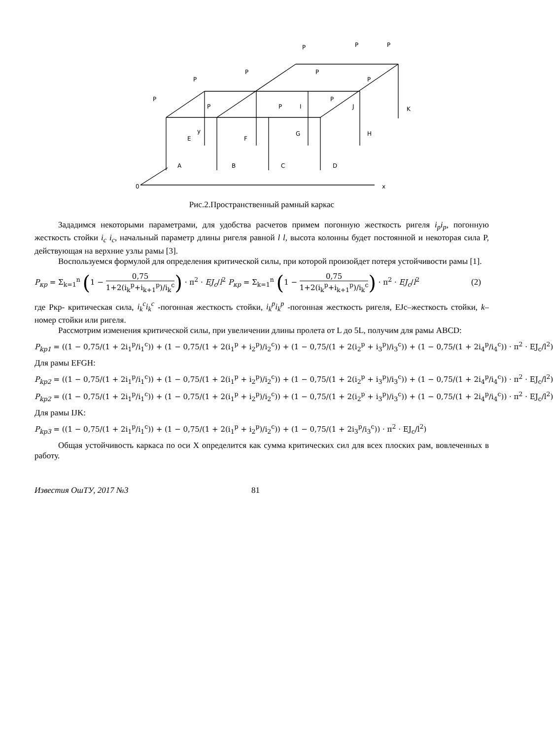0
x
A
B
C
D
E
F
G
H
I
J
K
y
P
P
P
P
P
P
P
P
P
P
P
Рис.2.Пространственный рамный каркас
Зададимся некоторыми параметрами, для удобства расчетов примем погонную жесткость ригеля i<sub>p</sub>i<sub>p</sub>, погонную жесткость стойки i<sub>c</sub> i<sub>c</sub>, начальный параметр длины ригеля равной l l, высота колонны будет постоянной и некоторая сила P, действующая на верхние узлы рамы [3].
Воспользуемся формулой для определения критической силы, при которой произойдет потеря устойчивости рамы [1].
P<sub>кр</sub> = Σ<sub>k=1</sub><sup>n</sup> (1 − 0,75 1+2(i<sub>k</sub><sup>p</sup>+i<sub>k+1</sub><sup>p</sup>)/i<sub>k</sub><sup>c</sup>) · π<sup>2</sup> · EJ<sub>c</sub>/l<sup>2</sup> P<sub>кр</sub> = Σ<sub>k=1</sub><sup>n</sup> (1 − 0,75 1+2(i<sub>k</sub><sup>p</sup>+i<sub>k+1</sub><sup>p</sup>)/i<sub>k</sub><sup>c</sup>) · π<sup>2</sup> · EJ<sub>c</sub>/l<sup>2</sup> (2)
где Ркр- критическая сила, i<sub>k</sub><sup>c</sup>i<sub>k</sub><sup>c</sup> -погонная жесткость стойки, i<sub>k</sub><sup>p</sup>i<sub>k</sub><sup>p</sup> -погонная жесткость ригеля, EJc–жесткость стойки, k– номер стойки или ригеля.
Рассмотрим изменения критической силы, при увеличении длины пролета от L до 5L, получим для рамы ABCD:
P<sub>kp1</sub> = ((1 − 0,75/(1 + 2i<sub>1</sub><sup>p</sup>/i<sub>1</sub><sup>c</sup>)) + (1 − 0,75/(1 + 2(i<sub>1</sub><sup>p</sup> + i<sub>2</sub><sup>p</sup>)/i<sub>2</sub><sup>c</sup>)) + (1 − 0,75/(1 + 2(i<sub>2</sub><sup>p</sup> + i<sub>3</sub><sup>p</sup>)/i<sub>3</sub><sup>c</sup>)) + (1 − 0,75/(1 + 2i<sub>4</sub><sup>p</sup>/i<sub>4</sub><sup>c</sup>)) · π<sup>2</sup> · EJ<sub>c</sub>/l<sup>2</sup>)
Для рамы EFGH:
P<sub>kp2</sub> = ((1 − 0,75/(1 + 2i<sub>1</sub><sup>p</sup>/i<sub>1</sub><sup>c</sup>)) + (1 − 0,75/(1 + 2(i<sub>1</sub><sup>p</sup> + i<sub>2</sub><sup>p</sup>)/i<sub>2</sub><sup>c</sup>)) + (1 − 0,75/(1 + 2(i<sub>2</sub><sup>p</sup> + i<sub>3</sub><sup>p</sup>)/i<sub>3</sub><sup>c</sup>)) + (1 − 0,75/(1 + 2i<sub>4</sub><sup>p</sup>/i<sub>4</sub><sup>c</sup>)) · π<sup>2</sup> · EJ<sub>c</sub>/l<sup>2</sup>)
P<sub>kp2</sub> = ((1 − 0,75/(1 + 2i<sub>1</sub><sup>p</sup>/i<sub>1</sub><sup>c</sup>)) + (1 − 0,75/(1 + 2(i<sub>1</sub><sup>p</sup> + i<sub>2</sub><sup>p</sup>)/i<sub>2</sub><sup>c</sup>)) + (1 − 0,75/(1 + 2(i<sub>2</sub><sup>p</sup> + i<sub>3</sub><sup>p</sup>)/i<sub>3</sub><sup>c</sup>)) + (1 − 0,75/(1 + 2i<sub>4</sub><sup>p</sup>/i<sub>4</sub><sup>c</sup>)) · π<sup>2</sup> · EJ<sub>c</sub>/l<sup>2</sup>)
Для рамы IJK:
P<sub>kp3</sub> = ((1 − 0,75/(1 + 2i<sub>1</sub><sup>p</sup>/i<sub>1</sub><sup>c</sup>)) + (1 − 0,75/(1 + 2(i<sub>1</sub><sup>p</sup> + i<sub>2</sub><sup>p</sup>)/i<sub>2</sub><sup>c</sup>)) + (1 − 0,75/(1 + 2i<sub>3</sub><sup>p</sup>/i<sub>3</sub><sup>c</sup>)) · π<sup>2</sup> · EJ<sub>c</sub>/l<sup>2</sup>)
Общая устойчивость каркаса по оси X определится как сумма критических сил для всех плоских рам, вовлеченных в работу.
Известия ОшТУ, 2017 №3 81